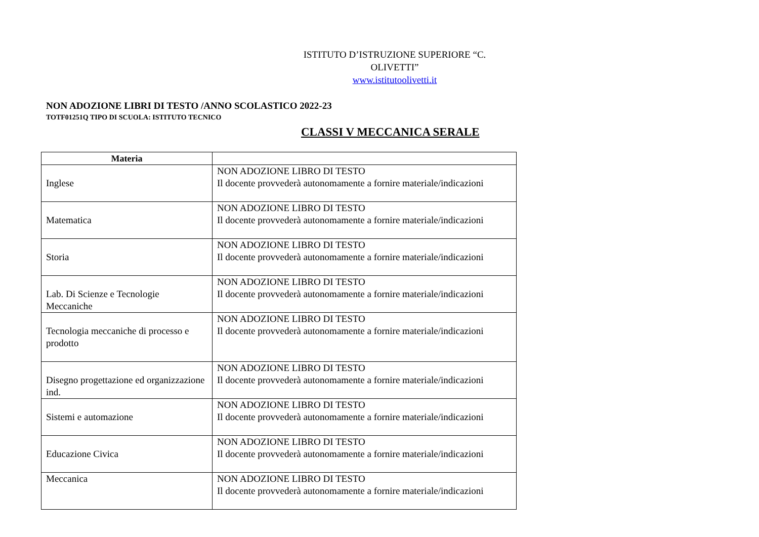ISTITUTO D’ISTRUZIONE SUPERIORE “C. OLIVETTI”
www.istitutoolivetti.it
NON ADOZIONE LIBRI DI TESTO /ANNO SCOLASTICO 2022-23
TOTF01251Q TIPO DI SCUOLA: ISTITUTO TECNICO
CLASSI V MECCANICA SERALE
| Materia | |
| --- | --- |
| Inglese | NON ADOZIONE LIBRO DI TESTO Il docente provvederà autonomamente a fornire materiale/indicazioni |
| Matematica | NON ADOZIONE LIBRO DI TESTO Il docente provvederà autonomamente a fornire materiale/indicazioni |
| Storia | NON ADOZIONE LIBRO DI TESTO Il docente provvederà autonomamente a fornire materiale/indicazioni |
| Lab. Di Scienze e Tecnologie Meccaniche | NON ADOZIONE LIBRO DI TESTO Il docente provvederà autonomamente a fornire materiale/indicazioni |
| Tecnologia meccaniche di processo e prodotto | NON ADOZIONE LIBRO DI TESTO Il docente provvederà autonomamente a fornire materiale/indicazioni |
| Disegno progettazione ed organizzazione ind. | NON ADOZIONE LIBRO DI TESTO Il docente provvederà autonomamente a fornire materiale/indicazioni |
| Sistemi e automazione | NON ADOZIONE LIBRO DI TESTO Il docente provvederà autonomamente a fornire materiale/indicazioni |
| Educazione Civica | NON ADOZIONE LIBRO DI TESTO Il docente provvederà autonomamente a fornire materiale/indicazioni |
| Meccanica | NON ADOZIONE LIBRO DI TESTO Il docente provvederà autonomamente a fornire materiale/indicazioni |